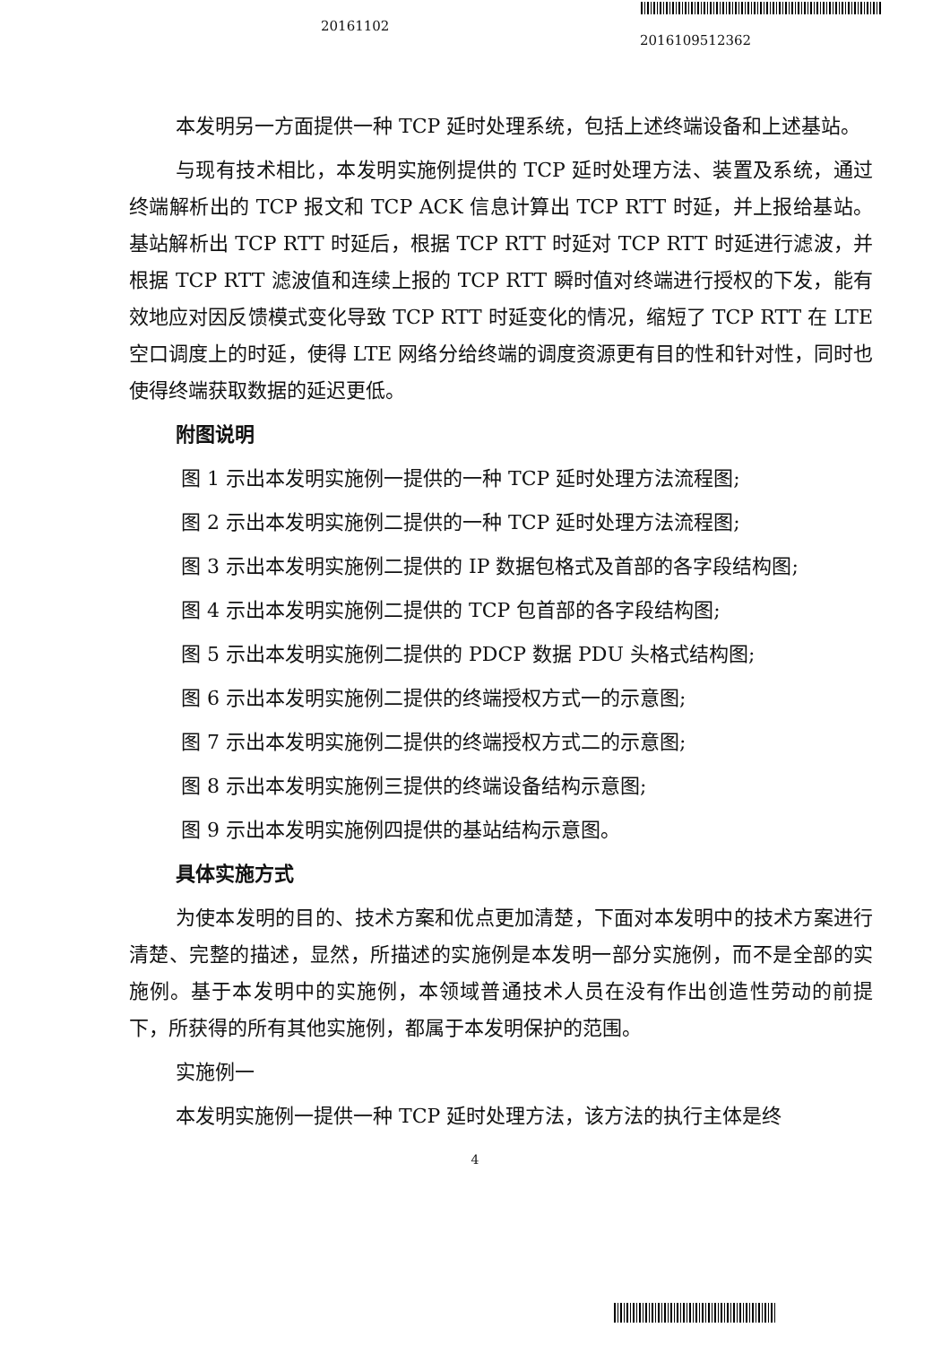20161102
2016109512362
本发明另一方面提供一种 TCP 延时处理系统，包括上述终端设备和上述基站。
与现有技术相比，本发明实施例提供的 TCP 延时处理方法、装置及系统，通过终端解析出的 TCP 报文和 TCP ACK 信息计算出 TCP RTT 时延，并上报给基站。基站解析出 TCP RTT 时延后，根据 TCP RTT 时延对 TCP RTT 时延进行滤波，并根据 TCP RTT 滤波值和连续上报的 TCP RTT 瞬时值对终端进行授权的下发，能有效地应对因反馈模式变化导致 TCP RTT 时延变化的情况，缩短了 TCP RTT 在 LTE 空口调度上的时延，使得 LTE 网络分给终端的调度资源更有目的性和针对性，同时也使得终端获取数据的延迟更低。
附图说明
图 1 示出本发明实施例一提供的一种 TCP 延时处理方法流程图;
图 2 示出本发明实施例二提供的一种 TCP 延时处理方法流程图;
图 3 示出本发明实施例二提供的 IP 数据包格式及首部的各字段结构图;
图 4 示出本发明实施例二提供的 TCP 包首部的各字段结构图;
图 5 示出本发明实施例二提供的 PDCP 数据 PDU 头格式结构图;
图 6 示出本发明实施例二提供的终端授权方式一的示意图;
图 7 示出本发明实施例二提供的终端授权方式二的示意图;
图 8 示出本发明实施例三提供的终端设备结构示意图;
图 9 示出本发明实施例四提供的基站结构示意图。
具体实施方式
为使本发明的目的、技术方案和优点更加清楚，下面对本发明中的技术方案进行清楚、完整的描述，显然，所描述的实施例是本发明一部分实施例，而不是全部的实施例。基于本发明中的实施例，本领域普通技术人员在没有作出创造性劳动的前提下，所获得的所有其他实施例，都属于本发明保护的范围。
实施例一
本发明实施例一提供一种 TCP 延时处理方法，该方法的执行主体是终
4